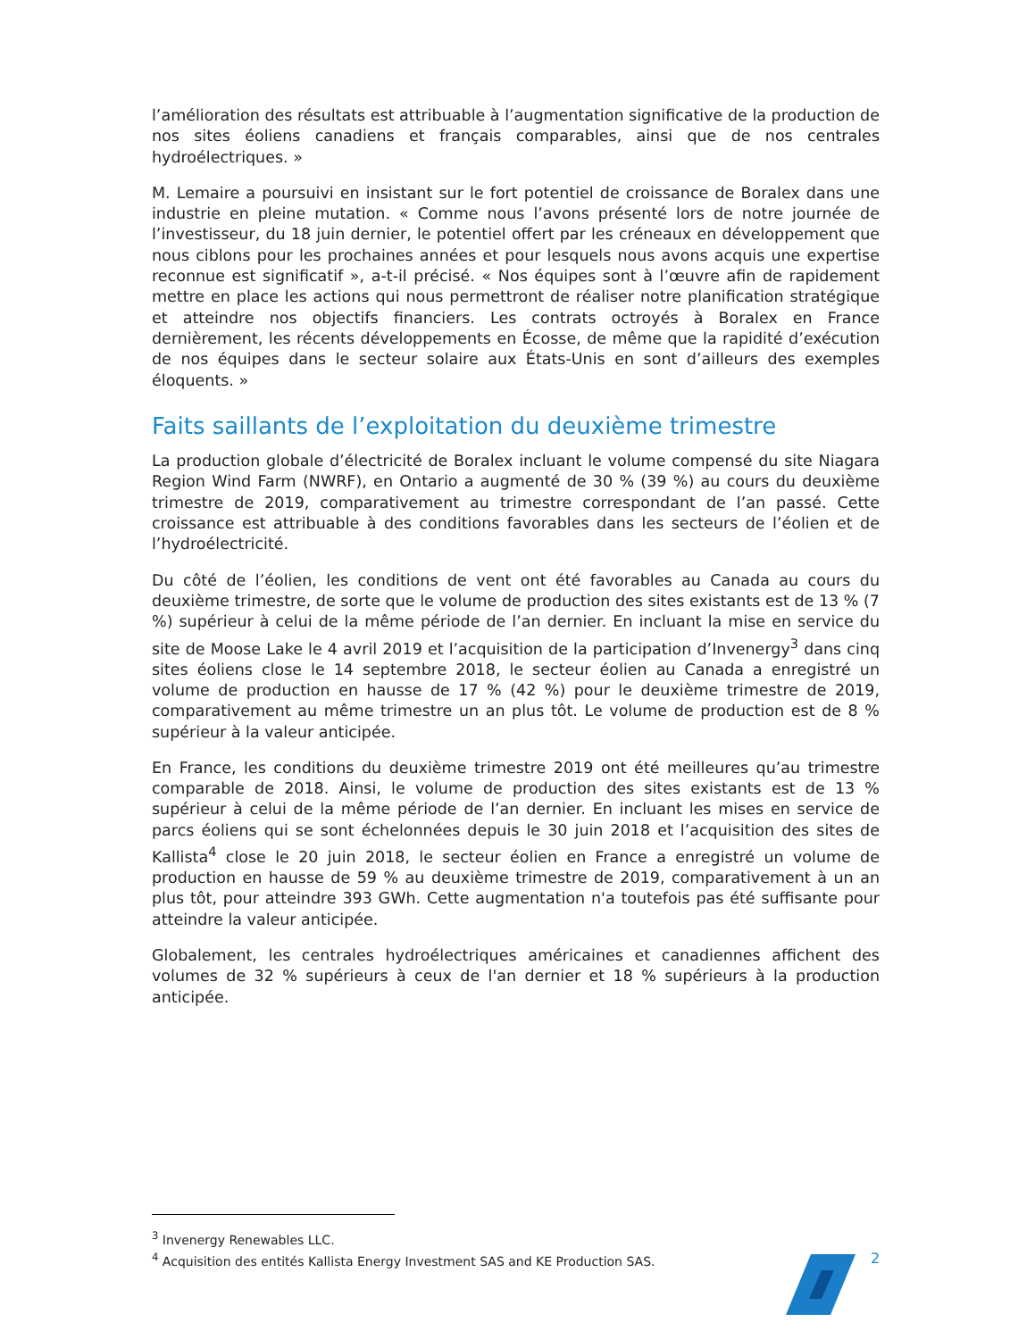l’amélioration des résultats est attribuable à l’augmentation significative de la production de nos sites éoliens canadiens et français comparables, ainsi que de nos centrales hydroélectriques. »
M. Lemaire a poursuivi en insistant sur le fort potentiel de croissance de Boralex dans une industrie en pleine mutation. « Comme nous l’avons présenté lors de notre journée de l’investisseur, du 18 juin dernier, le potentiel offert par les créneaux en développement que nous ciblons pour les prochaines années et pour lesquels nous avons acquis une expertise reconnue est significatif », a-t-il précisé. « Nos équipes sont à l’œuvre afin de rapidement mettre en place les actions qui nous permettront de réaliser notre planification stratégique et atteindre nos objectifs financiers. Les contrats octroyés à Boralex en France dernièrement, les récents développements en Écosse, de même que la rapidité d’exécution de nos équipes dans le secteur solaire aux États-Unis en sont d’ailleurs des exemples éloquents. »
Faits saillants de l’exploitation du deuxième trimestre
La production globale d’électricité de Boralex incluant le volume compensé du site Niagara Region Wind Farm (NWRF), en Ontario a augmenté de 30 % (39 %) au cours du deuxième trimestre de 2019, comparativement au trimestre correspondant de l’an passé. Cette croissance est attribuable à des conditions favorables dans les secteurs de l’éolien et de l’hydroélectricité.
Du côté de l’éolien, les conditions de vent ont été favorables au Canada au cours du deuxième trimestre, de sorte que le volume de production des sites existants est de 13 % (7 %) supérieur à celui de la même période de l’an dernier. En incluant la mise en service du site de Moose Lake le 4 avril 2019 et l’acquisition de la participation d’Invenergy<sup>3</sup> dans cinq sites éoliens close le 14 septembre 2018, le secteur éolien au Canada a enregistré un volume de production en hausse de 17 % (42 %) pour le deuxième trimestre de 2019, comparativement au même trimestre un an plus tôt. Le volume de production est de 8 % supérieur à la valeur anticipée.
En France, les conditions du deuxième trimestre 2019 ont été meilleures qu’au trimestre comparable de 2018. Ainsi, le volume de production des sites existants est de 13 % supérieur à celui de la même période de l’an dernier. En incluant les mises en service de parcs éoliens qui se sont échelonnées depuis le 30 juin 2018 et l’acquisition des sites de Kallista<sup>4</sup> close le 20 juin 2018, le secteur éolien en France a enregistré un volume de production en hausse de 59 % au deuxième trimestre de 2019, comparativement à un an plus tôt, pour atteindre 393 GWh. Cette augmentation n'a toutefois pas été suffisante pour atteindre la valeur anticipée.
Globalement, les centrales hydroélectriques américaines et canadiennes affichent des volumes de 32 % supérieurs à ceux de l'an dernier et 18 % supérieurs à la production anticipée.
<sup>3</sup> Invenergy Renewables LLC.
<sup>4</sup> Acquisition des entités Kallista Energy Investment SAS and KE Production SAS.
2